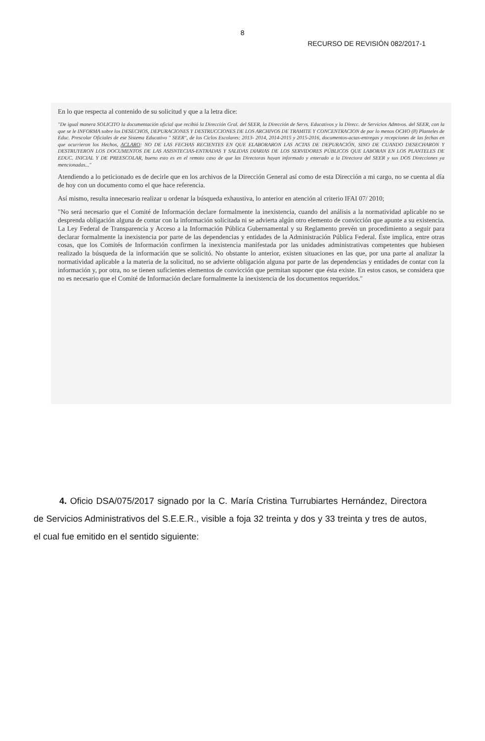8
RECURSO DE REVISIÓN 082/2017-1
En lo que respecta al contenido de su solicitud y que a la letra dice:
"De igual manera SOLICITO la documentación oficial que recibió la Dirección Gral. del SEER, la Dirección de Servs. Educativos y la Direcc. de Servicios Admtvos. del SEER, con la que se le INFORMA sobre los DESECHOS, DEPURACIONES Y DESTRUCCIONES DE LOS ARCHIVOS DE TRAMITE Y CONCENTRACION de por lo menos OCHO (8) Planteles de Educ. Prescolar Oficiales de ese Sistema Educativo " SEER", de los Ciclos Escolares: 2013- 2014, 2014-2015 y 2015-2016, documentos-actas-entregas y recepciones de las fechas en que ocurrieron los Hechos, ACLARO: NO DE LAS FECHAS RECIENTES EN QUE ELABORARON LAS ACTAS DE DEPURACIÓN, SINO DE CUANDO DESECHARON Y DESTRUYERON LOS DOCUMENTOS DE LAS ASISNTECIAS-ENTRADAS Y SALIDAS DIARIAS DE LOS SERVIDORES PÚBLICOS QUE LABORAN EN LOS PLANTELES DE EDUC. INICIAL Y DE PREESCOLAR, bueno esto es en el remoto caso de que las Directoras hayan informado y enterado a la Directora del SEER y sus DOS Direcciones ya mencionadas..."
Atendiendo a lo peticionado es de decirle que en los archivos de la Dirección General así como de esta Dirección a mi cargo, no se cuenta al día de hoy con un documento como el que hace referencia.
Así mismo, resulta innecesario realizar u ordenar la búsqueda exhaustiva, lo anterior en atención al criterio IFAI 07/ 2010;
"No será necesario que el Comité de Información declare formalmente la inexistencia, cuando del análisis a la normatividad aplicable no se desprenda obligación alguna de contar con la información solicitada ni se advierta algún otro elemento de convicción que apunte a su existencia. La Ley Federal de Transparencia y Acceso a la Información Pública Gubernamental y su Reglamento prevén un procedimiento a seguir para declarar formalmente la inexistencia por parte de las dependencias y entidades de la Administración Pública Federal. Éste implica, entre otras cosas, que los Comités de Información confirmen la inexistencia manifestada por las unidades administrativas competentes que hubiesen realizado la búsqueda de la información que se solicitó. No obstante lo anterior, existen situaciones en las que, por una parte al analizar la normatividad aplicable a la materia de la solicitud, no se advierte obligación alguna por parte de las dependencias y entidades de contar con la información y, por otra, no se tienen suficientes elementos de convicción que permitan suponer que ésta existe. En estos casos, se considera que no es necesario que el Comité de Información declare formalmente la inexistencia de los documentos requeridos."
4. Oficio DSA/075/2017 signado por la C. María Cristina Turrubiartes Hernández, Directora de Servicios Administrativos del S.E.E.R., visible a foja 32 treinta y dos y 33 treinta y tres de autos, el cual fue emitido en el sentido siguiente: